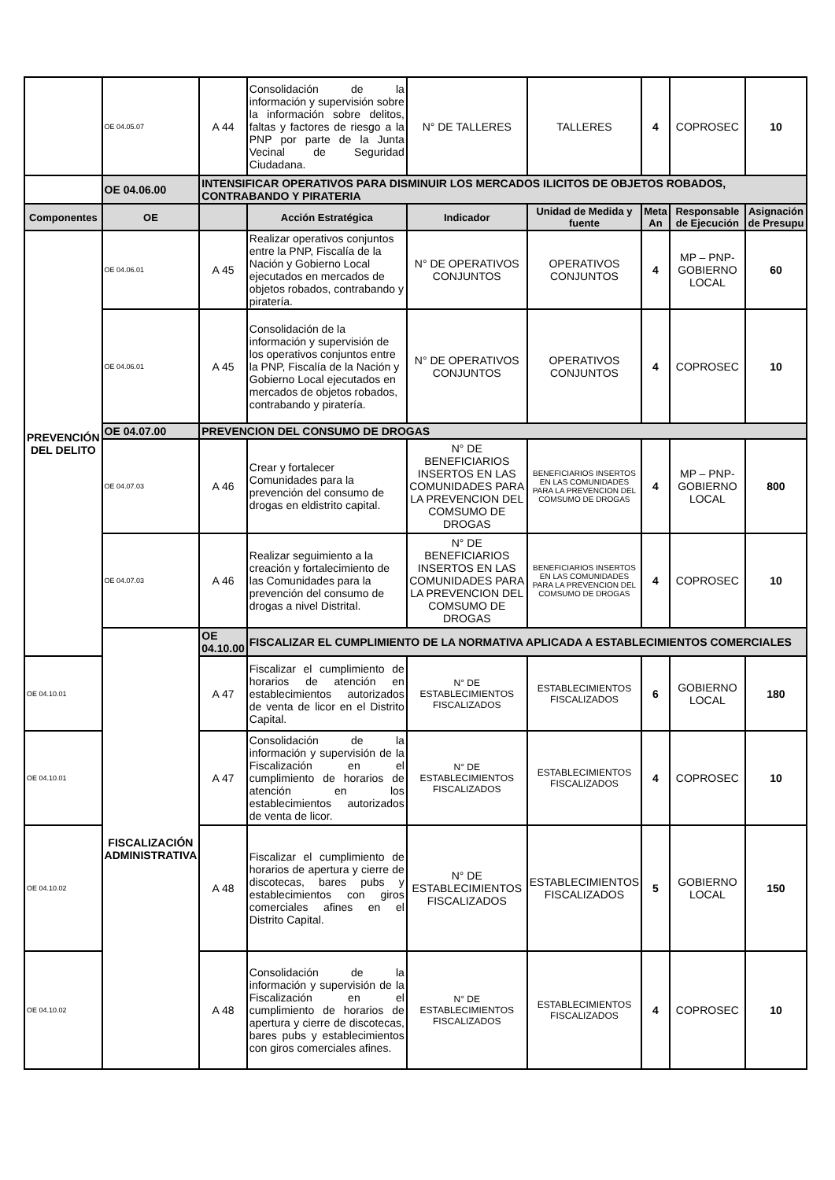| | OE 04.05.07 | A 44 | Consolidación de la información y supervisión sobre la información sobre delitos, faltas y factores de riesgo a la PNP por parte de la Junta Vecinal de Seguridad Ciudadana. | N° DE TALLERES | TALLERES | 4 | COPROSEC | 10 |
| | OE 04.06.00 | INTENSIFICAR OPERATIVOS PARA DISMINUIR LOS MERCADOS ILICITOS DE OBJETOS ROBADOS, CONTRABANDO Y PIRATERIA | | | | | | |
| Componentes | OE | | Acción Estratégica | Indicador | Unidad de Medida y fuente | Meta An | Responsable de Ejecución | Asignación de Presupu |
| PREVENCIÓN DEL DELITO | OE 04.06.01 | A 45 | Realizar operativos conjuntos entre la PNP, Fiscalía de la Nación y Gobierno Local ejecutados en mercados de objetos robados, contrabando y piratería. | N° DE OPERATIVOS CONJUNTOS | OPERATIVOS CONJUNTOS | 4 | MP – PNP-GOBIERNO LOCAL | 60 |
| | OE 04.06.01 | A 45 | Consolidación de la información y supervisión de los operativos conjuntos entre la PNP, Fiscalía de la Nación y Gobierno Local ejecutados en mercados de objetos robados, contrabando y piratería. | N° DE OPERATIVOS CONJUNTOS | OPERATIVOS CONJUNTOS | 4 | COPROSEC | 10 |
| | OE 04.07.00 | PREVENCION DEL CONSUMO DE DROGAS | | | | | | |
| | OE 04.07.03 | A 46 | Crear y fortalecer Comunidades para la prevención del consumo de drogas en eldistrito capital. | N° DE BENEFICIARIOS INSERTOS EN LAS COMUNIDADES PARA LA PREVENCION DEL COMSUMO DE DROGAS | BENEFICIARIOS INSERTOS EN LAS COMUNIDADES PARA LA PREVENCION DEL COMSUMO DE DROGAS | 4 | MP – PNP-GOBIERNO LOCAL | 800 |
| | OE 04.07.03 | A 46 | Realizar seguimiento a la creación y fortalecimiento de las Comunidades para la prevención del consumo de drogas a nivel Distrital. | N° DE BENEFICIARIOS INSERTOS EN LAS COMUNIDADES PARA LA PREVENCION DEL COMSUMO DE DROGAS | BENEFICIARIOS INSERTOS EN LAS COMUNIDADES PARA LA PREVENCION DEL COMSUMO DE DROGAS | 4 | COPROSEC | 10 |
| | FISCALIZACIÓN ADMINISTRATIVA | OE 04.10.00 | FISCALIZAR EL CUMPLIMIENTO DE LA NORMATIVA APLICADA A ESTABLECIMIENTOS COMERCIALES | | | | | |
| OE 04.10.01 | | A 47 | Fiscalizar el cumplimiento de horarios de atención en establecimientos autorizados de venta de licor en el Distrito Capital. | N° DE ESTABLECIMIENTOS FISCALIZADOS | ESTABLECIMIENTOS FISCALIZADOS | 6 | GOBIERNO LOCAL | 180 |
| OE 04.10.01 | | A 47 | Consolidación de la información y supervisión de la Fiscalización en el cumplimiento de horarios de atención en los establecimientos autorizados de venta de licor. | N° DE ESTABLECIMIENTOS FISCALIZADOS | ESTABLECIMIENTOS FISCALIZADOS | 4 | COPROSEC | 10 |
| OE 04.10.02 | | A 48 | Fiscalizar el cumplimiento de horarios de apertura y cierre de discotecas, bares pubs y establecimientos con giros comerciales afines en el Distrito Capital. | N° DE ESTABLECIMIENTOS FISCALIZADOS | ESTABLECIMIENTOS FISCALIZADOS | 5 | GOBIERNO LOCAL | 150 |
| OE 04.10.02 | | A 48 | Consolidación de la información y supervisión de la Fiscalización en el cumplimiento de horarios de apertura y cierre de discotecas, bares pubs y establecimientos con giros comerciales afines. | N° DE ESTABLECIMIENTOS FISCALIZADOS | ESTABLECIMIENTOS FISCALIZADOS | 4 | COPROSEC | 10 |